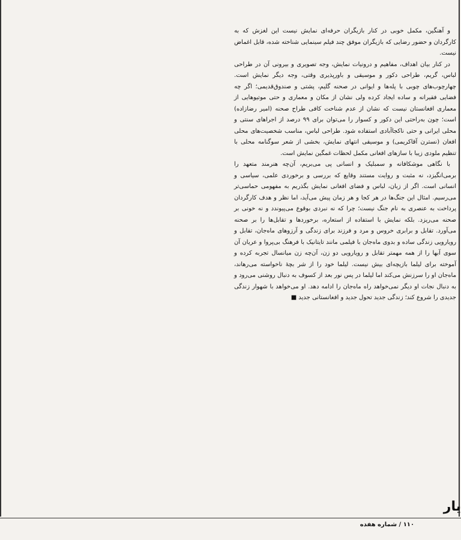و آهنگین، مکمل خوبی در کنار بازیگران حرفه‌ای نمایش نیست این لغزش که به کارگردان و حضور رضایی که بازیگران موفق چند فیلم سینمایی شناخته شده، قابل اغماض نیست.
در کنار بیان اهداف، مفاهیم و درونیات نمایش، وجه تصویری و بیرونی آن در طراحی لباس، گریم، طراحی دکور و موسیقی و باورپذیری وقتی، وجه دیگر نمایش است. چهارچوب‌های چوبی با پله‌ها و ایوانی در صحنه گلیم، پشتی و صندوق‌قدیمی؛ اگر چه فضایی فقیرانه و ساده ایجاد کرده ولی نشان از مکان و معماری و حتی موتیوهایی از معماری افغانستان نیست که نشان از عدم شناخت کافی طراح صحنه (امیر رضازاده) است؛ چون به‌راحتی این دکور و کسوار را می‌توان برای ۹۹ درصد از اجراهای سنتی و محلی ایرانی و حتی ناکجاآبادی استفاده شود. طراحی لباس، مناسب شخصیت‌های محلی افغان (نسترن آقاکریمی) و موسیقی انتهای نمایش، بخشی از شعر سوگنامه محلی با تنظیم ملودی زیبا با سازهای افغانی مکمل لحظات غمگین نمایش است.
با نگاهی موشکافانه و سمبلیک و انسانی پی می‌بریم، آن‌چه هنرمند متعهد را برمی‌انگیزد، نه مثبت و روایت مستند وقایع که بررسی و برخوردی علمی، سیاسی و انسانی است. اگر از زبان، لباس و فضای افغانی نمایش بگذریم به مفهومی حماسی‌تر می‌رسیم. امثال این جنگ‌ها در هر کجا و هر زمان پیش می‌آید، اما نظر و هدف کارگردان پرداخت به عنصری به نام جنگ نیست؛ چرا که نه نبردی بوقوع می‌پیوندد و نه خونی بر صحنه می‌ریزد. بلکه نمایش با استفاده از استعاره، برخوردها و تقابل‌ها را بر صحنه می‌آورد. تقابل و برابری خروس و مرد و فرزند برای زندگی و آرزوهای ماه‌جان، تقابل و رویارویی زندگی ساده و بدوی ماه‌جان با فیلمی مانند تایتانیک با فرهنگ بی‌پروا و عریان آن سوی آبها را از همه مهمتر تقابل و رویارویی دو زن، آن‌چه زن میانسال تجربه کرده و آموخته برای لیلما بازیچه‌ای بیش نیست. لیلما خود را از شر بچهٔ ناخواسته می‌رهاند، ماه‌جان او را سرزنش می‌کند اما لیلما در پس نور بعد از کسوف به دنبال روشنی می‌رود و به دنبال نجات او دیگر نمی‌خواهد راه ماه‌جان را ادامه دهد. او می‌خواهد با شهوار زندگی جدیدی را شروع کند؛ زندگی جدید تحول جدید و افغانستانی جدید ■
یار
۱۱۰ / شماره هفده